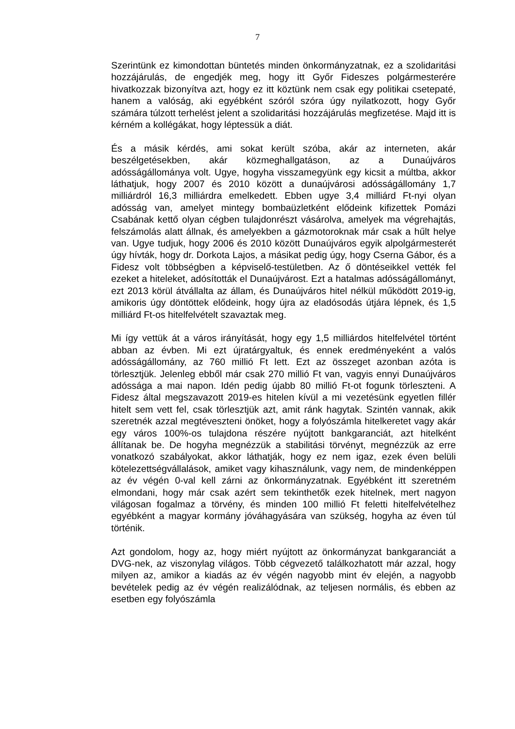7
Szerintünk ez kimondottan büntetés minden önkormányzatnak, ez a szolidaritási hozzájárulás, de engedjék meg, hogy itt Győr Fideszes polgármesterére hivatkozzak bizonyítva azt, hogy ez itt köztünk nem csak egy politikai csetepaté, hanem a valóság, aki egyébként szóról szóra úgy nyilatkozott, hogy Győr számára túlzott terhelést jelent a szolidaritási hozzájárulás megfizetése. Majd itt is kérném a kollégákat, hogy léptessük a diát.
És a másik kérdés, ami sokat került szóba, akár az interneten, akár beszélgetésekben, akár közmeghallgatáson, az a Dunaújváros adósságállománya volt. Ugye, hogyha visszamegyünk egy kicsit a múltba, akkor láthatjuk, hogy 2007 és 2010 között a dunaújvárosi adósságállomány 1,7 milliárdról 16,3 milliárdra emelkedett. Ebben ugye 3,4 milliárd Ft-nyi olyan adósság van, amelyet mintegy bombaüzletként elődeink kifizettek Pomázi Csabának kettő olyan cégben tulajdonrészt vásárolva, amelyek ma végrehajtás, felszámolás alatt állnak, és amelyekben a gázmotoroknak már csak a hűlt helye van. Ugye tudjuk, hogy 2006 és 2010 között Dunaújváros egyik alpolgármesterét úgy hívták, hogy dr. Dorkota Lajos, a másikat pedig úgy, hogy Cserna Gábor, és a Fidesz volt többségben a képviselő-testületben. Az ő döntéseikkel vették fel ezeket a hiteleket, adósították el Dunaújvárost. Ezt a hatalmas adósságállományt, ezt 2013 körül átvállalta az állam, és Dunaújváros hitel nélkül működött 2019-ig, amikoris úgy döntöttek elődeink, hogy újra az eladósodás útjára lépnek, és 1,5 milliárd Ft-os hitelfelvételt szavaztak meg.
Mi így vettük át a város irányítását, hogy egy 1,5 milliárdos hitelfelvétel történt abban az évben. Mi ezt újratárgyaltuk, és ennek eredményeként a valós adósságállomány, az 760 millió Ft lett. Ezt az összeget azonban azóta is törlesztjük. Jelenleg ebből már csak 270 millió Ft van, vagyis ennyi Dunaújváros adóssága a mai napon. Idén pedig újabb 80 millió Ft-ot fogunk törleszteni. A Fidesz által megszavazott 2019-es hitelen kívül a mi vezetésünk egyetlen fillér hitelt sem vett fel, csak törlesztjük azt, amit ránk hagytak. Szintén vannak, akik szeretnék azzal megtéveszteni önöket, hogy a folyószámla hitelkeretet vagy akár egy város 100%-os tulajdona részére nyújtott bankgaranciát, azt hitelként állítanak be. De hogyha megnézzük a stabilitási törvényt, megnézzük az erre vonatkozó szabályokat, akkor láthatják, hogy ez nem igaz, ezek éven belüli kötelezettségvállalások, amiket vagy kihasználunk, vagy nem, de mindenképpen az év végén 0-val kell zárni az önkormányzatnak. Egyébként itt szeretném elmondani, hogy már csak azért sem tekinthetők ezek hitelnek, mert nagyon világosan fogalmaz a törvény, és minden 100 millió Ft feletti hitelfelvételhez egyébként a magyar kormány jóváhagyására van szükség, hogyha az éven túl történik.
Azt gondolom, hogy az, hogy miért nyújtott az önkormányzat bankgaranciát a DVG-nek, az viszonylag világos. Több cégvezető találkozhatott már azzal, hogy milyen az, amikor a kiadás az év végén nagyobb mint év elején, a nagyobb bevételek pedig az év végén realizálódnak, az teljesen normális, és ebben az esetben egy folyószámla